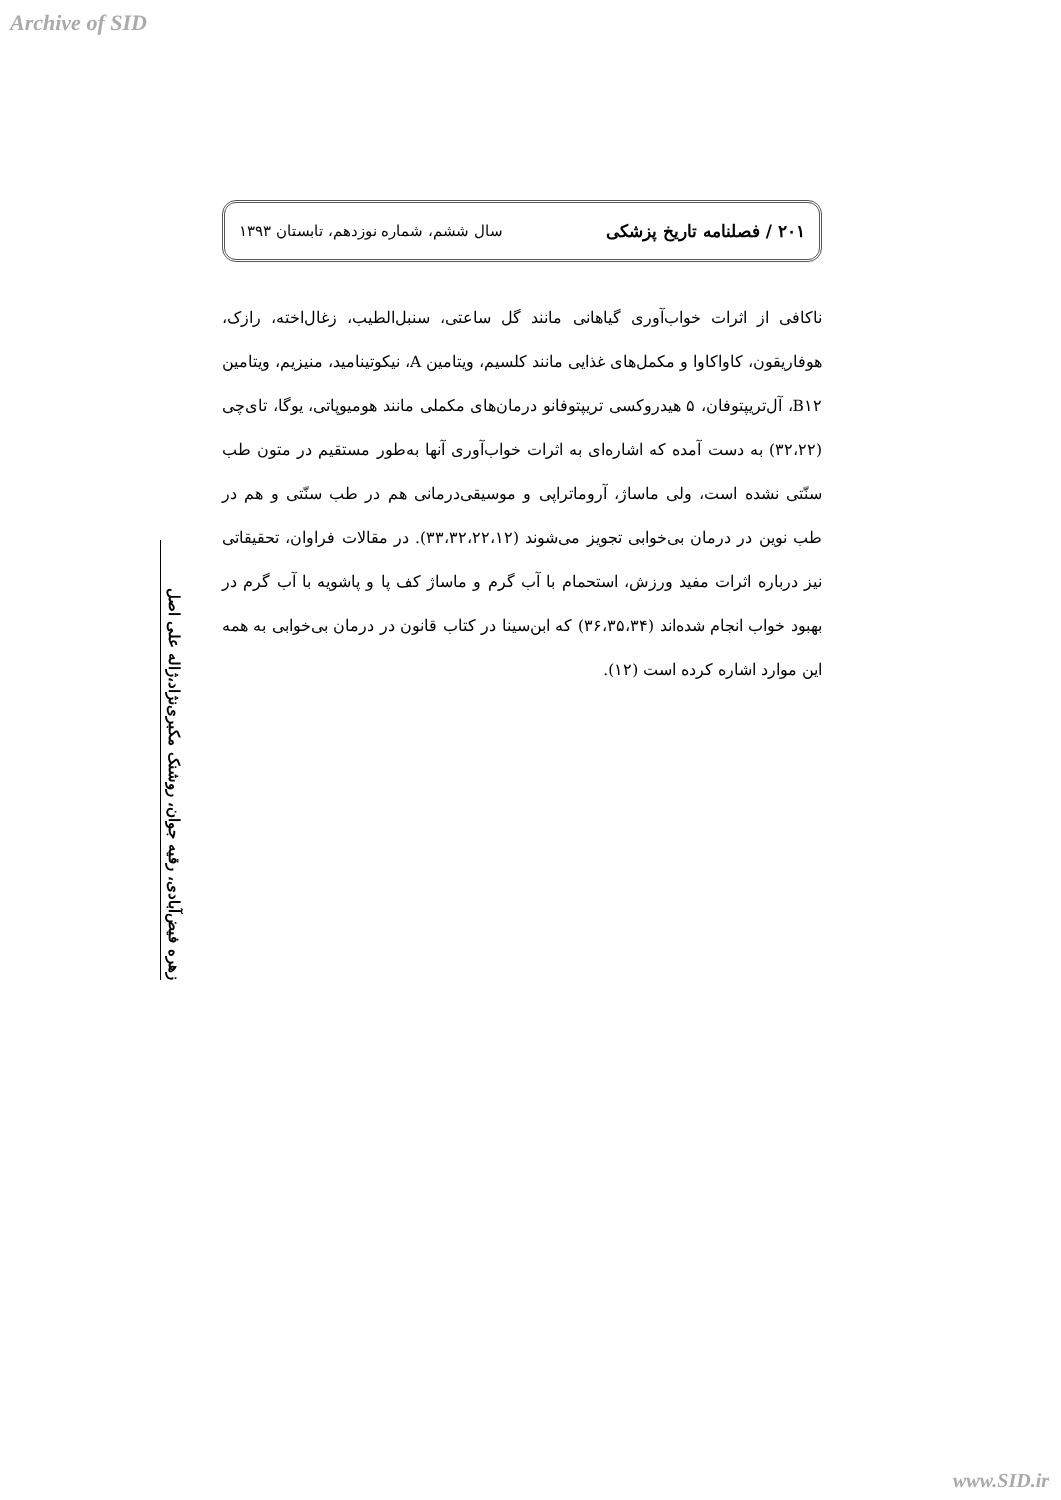Archive of SID
۲۰۱ / فصلنامه تاریخ پزشکی سال ششم، شماره نوزدهم، تابستان ۱۳۹۳
ناکافی از اثرات خواب‌آوری گیاهانی مانند گل ساعتی، سنبل‌الطیب، زغال‌اخته، رازک، هوفاریقون، کاواکاوا و مکمل‌های غذایی مانند کلسیم، ویتامین A، نیکوتینامید، منیزیم، ویتامین B۱۲، آل‌تریپتوفان، ۵ هیدروکسی تریپتوفانو درمان‌های مکملی مانند هومیوپاتی، یوگا، تای‌چی (۳۲،۲۲) به دست آمده که اشاره‌ای به اثرات خواب‌آوری آنها به‌طور مستقیم در متون طب سنّتی نشده است، ولی ماساژ، آروماتراپی و موسیقی‌درمانی هم در طب سنّتی و هم در طب نوین در درمان بی‌خوابی تجویز می‌شوند (۳۳،۳۲،۲۲،۱۲). در مقالات فراوان، تحقیقاتی نیز درباره اثرات مفید ورزش، استحمام با آب گرم و ماساژ کف پا و پاشویه با آب گرم در بهبود خواب انجام شده‌اند (۳۶،۳۵،۳۴) که ابن‌سینا در کتاب قانون در درمان بی‌خوابی به همه این موارد اشاره کرده است (۱۲).
زهره فیض‌آبادی، رقیه جوان، روشنک مکبری‌نژاد،ژاله علی اصل
www.SID.ir